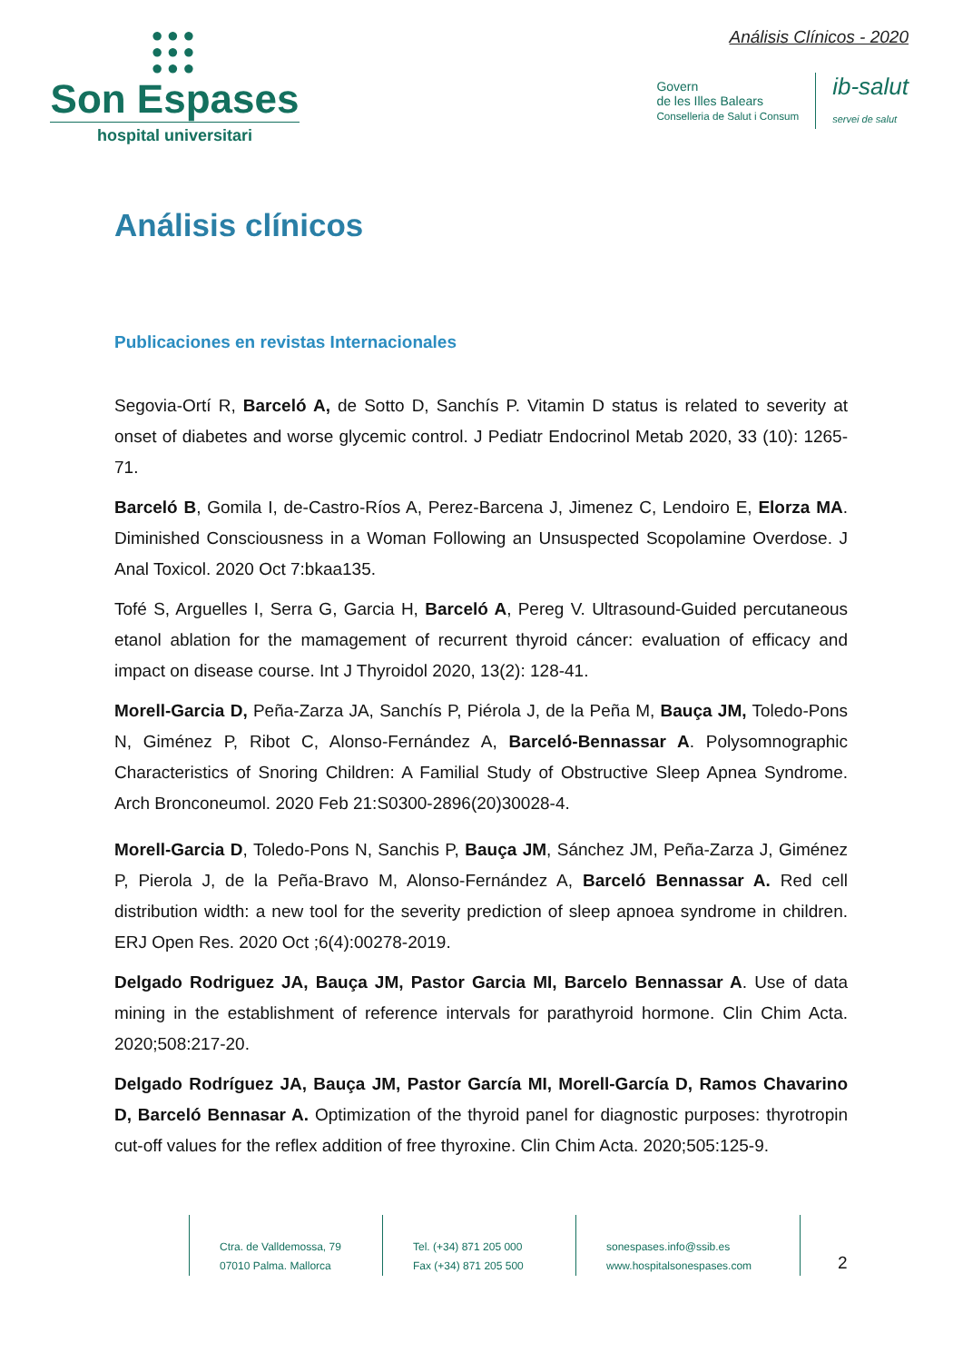●●●
●●●
●●●
Son Espases
hospital universitari
Análisis Clínicos - 2020
Govern
de les Illes Balears
Conselleria de Salut i Consum
ib-salut
servei de salut
Análisis clínicos
Publicaciones en revistas Internacionales
Segovia-Ortí R, Barceló A, de Sotto D, Sanchís P. Vitamin D status is related to severity at onset of diabetes and worse glycemic control. J Pediatr Endocrinol Metab 2020, 33 (10): 1265-71.
Barceló B, Gomila I, de-Castro-Ríos A, Perez-Barcena J, Jimenez C, Lendoiro E, Elorza MA. Diminished Consciousness in a Woman Following an Unsuspected Scopolamine Overdose. J Anal Toxicol. 2020 Oct 7:bkaa135.
Tofé S, Arguelles I, Serra G, Garcia H, Barceló A, Pereg V. Ultrasound-Guided percutaneous etanol ablation for the mamagement of recurrent thyroid cáncer: evaluation of efficacy and impact on disease course. Int J Thyroidol 2020, 13(2): 128-41.
Morell-Garcia D, Peña-Zarza JA, Sanchís P, Piérola J, de la Peña M, Bauça JM, Toledo-Pons N, Giménez P, Ribot C, Alonso-Fernández A, Barceló-Bennassar A. Polysomnographic Characteristics of Snoring Children: A Familial Study of Obstructive Sleep Apnea Syndrome. Arch Bronconeumol. 2020 Feb 21:S0300-2896(20)30028-4.
Morell-Garcia D, Toledo-Pons N, Sanchis P, Bauça JM, Sánchez JM, Peña-Zarza J, Giménez P, Pierola J, de la Peña-Bravo M, Alonso-Fernández A, Barceló Bennassar A. Red cell distribution width: a new tool for the severity prediction of sleep apnoea syndrome in children. ERJ Open Res. 2020 Oct ;6(4):00278-2019.
Delgado Rodriguez JA, Bauça JM, Pastor Garcia MI, Barcelo Bennassar A. Use of data mining in the establishment of reference intervals for parathyroid hormone. Clin Chim Acta. 2020;508:217-20.
Delgado Rodríguez JA, Bauça JM, Pastor García MI, Morell-García D, Ramos Chavarino D, Barceló Bennasar A. Optimization of the thyroid panel for diagnostic purposes: thyrotropin cut-off values for the reflex addition of free thyroxine. Clin Chim Acta. 2020;505:125-9.
Ctra. de Valldemossa, 79
07010 Palma. Mallorca
Tel. (+34) 871 205 000
Fax (+34) 871 205 500
sonespases.info@ssib.es
www.hospitalsonespases.com
2